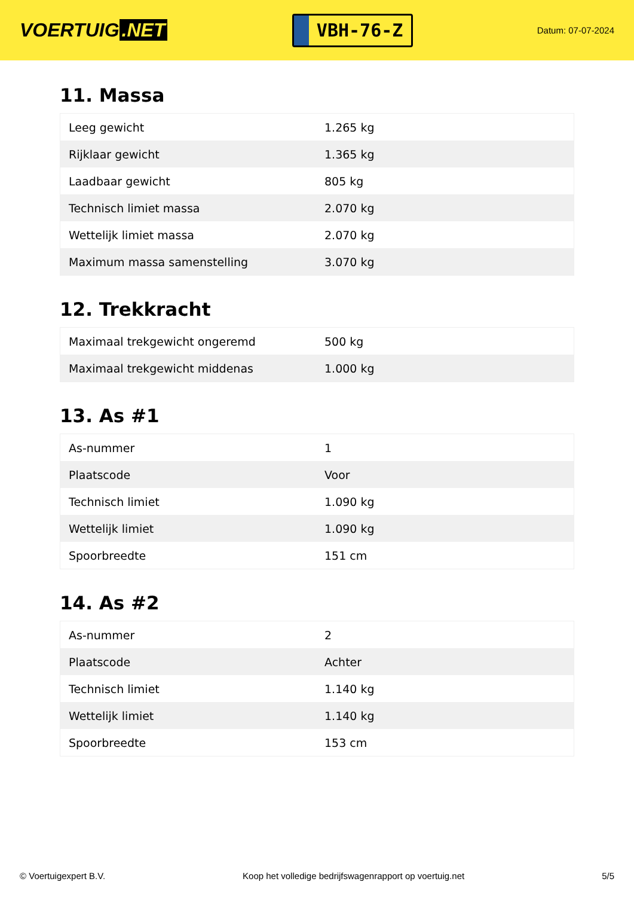VOERTUIG.NET
VBH-76-Z
Datum: 07-07-2024
11. Massa
| Leeg gewicht | 1.265 kg |
| Rijklaar gewicht | 1.365 kg |
| Laadbaar gewicht | 805 kg |
| Technisch limiet massa | 2.070 kg |
| Wettelijk limiet massa | 2.070 kg |
| Maximum massa samenstelling | 3.070 kg |
12. Trekkracht
| Maximaal trekgewicht ongeremd | 500 kg |
| Maximaal trekgewicht middenas | 1.000 kg |
13. As #1
| As-nummer | 1 |
| Plaatscode | Voor |
| Technisch limiet | 1.090 kg |
| Wettelijk limiet | 1.090 kg |
| Spoorbreedte | 151 cm |
14. As #2
| As-nummer | 2 |
| Plaatscode | Achter |
| Technisch limiet | 1.140 kg |
| Wettelijk limiet | 1.140 kg |
| Spoorbreedte | 153 cm |
© Voertuigexpert B.V. Koop het volledige bedrijfswagenrapport op voertuig.net 5/5